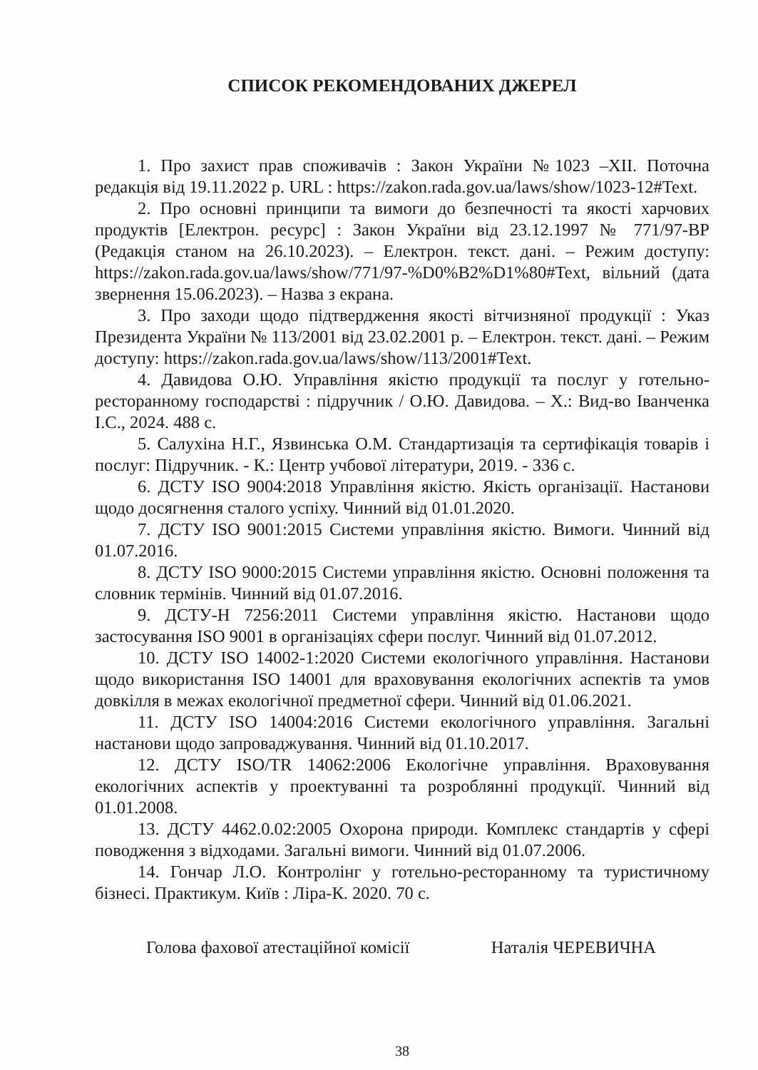СПИСОК РЕКОМЕНДОВАНИХ ДЖЕРЕЛ
1. Про захист прав споживачів : Закон України №1023 –XII. Поточна редакція від 19.11.2022 р. URL : https://zakon.rada.gov.ua/laws/show/1023-12#Text.
2. Про основні принципи та вимоги до безпечності та якості харчових продуктів [Електрон. ресурс] : Закон України від 23.12.1997 № 771/97-ВР (Редакція станом на 26.10.2023). – Електрон. текст. дані. – Режим доступу: https://zakon.rada.gov.ua/laws/show/771/97-%D0%B2%D1%80#Text, вільний (дата звернення 15.06.2023). – Назва з екрана.
3. Про заходи щодо підтвердження якості вітчизняної продукції : Указ Президента України № 113/2001 від 23.02.2001 р. – Електрон. текст. дані. – Режим доступу: https://zakon.rada.gov.ua/laws/show/113/2001#Text.
4. Давидова О.Ю. Управління якістю продукції та послуг у готельно-ресторанному господарстві : підручник / О.Ю. Давидова. – Х.: Вид-во Іванченка І.С., 2024. 488 с.
5. Салухіна Н.Г., Язвинська О.М. Стандартизація та сертифікація товарів і послуг: Підручник. - К.: Центр учбової літератури, 2019. - 336 с.
6. ДСТУ ISO 9004:2018 Управління якістю. Якість організації. Настанови щодо досягнення сталого успіху. Чинний від 01.01.2020.
7. ДСТУ ISO 9001:2015 Системи управління якістю. Вимоги. Чинний від 01.07.2016.
8. ДСТУ ISO 9000:2015 Системи управління якістю. Основні положення та словник термінів. Чинний від 01.07.2016.
9. ДСТУ-Н 7256:2011 Системи управління якістю. Настанови щодо застосування ISO 9001 в організаціях сфери послуг. Чинний від 01.07.2012.
10. ДСТУ ISO 14002-1:2020 Системи екологічного управління. Настанови щодо використання ISO 14001 для враховування екологічних аспектів та умов довкілля в межах екологічної предметної сфери. Чинний від 01.06.2021.
11. ДСТУ ISO 14004:2016 Системи екологічного управління. Загальні настанови щодо запроваджування. Чинний від 01.10.2017.
12. ДСТУ ISO/TR 14062:2006 Екологічне управління. Враховування екологічних аспектів у проектуванні та розроблянні продукції. Чинний від 01.01.2008.
13. ДСТУ 4462.0.02:2005 Охорона природи. Комплекс стандартів у сфері поводження з відходами. Загальні вимоги. Чинний від 01.07.2006.
14. Гончар Л.О. Контролінг у готельно-ресторанному та туристичному бізнесі. Практикум. Київ : Ліра-К. 2020. 70 с.
Голова фахової атестаційної комісії Наталія ЧЕРЕВИЧНА
38